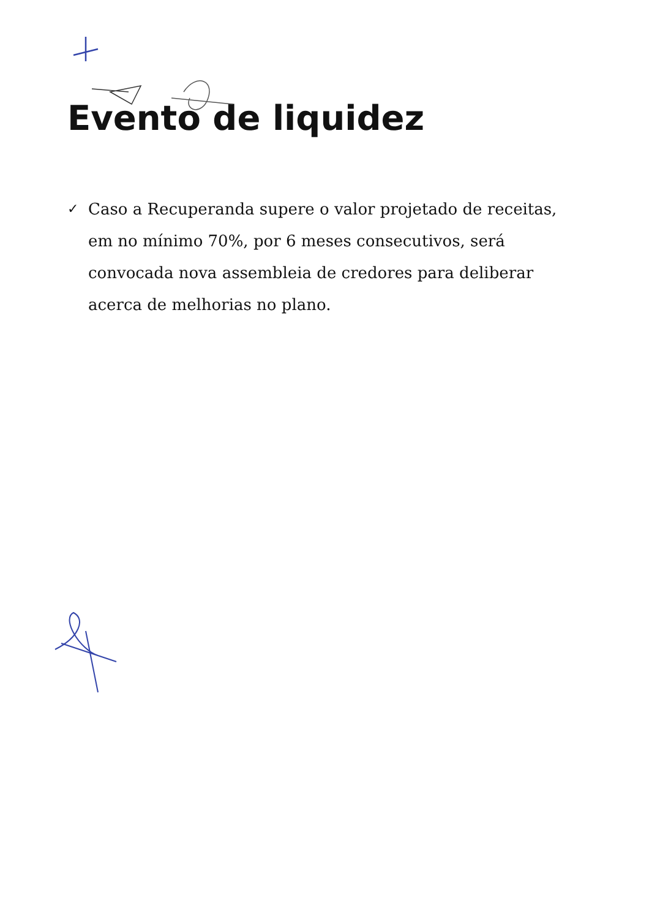Evento de liquidez
✓
Caso a Recuperanda supere o valor projetado de receitas, em no mínimo 70%, por 6 meses consecutivos, será convocada nova assembleia de credores para deliberar acerca de melhorias no plano.